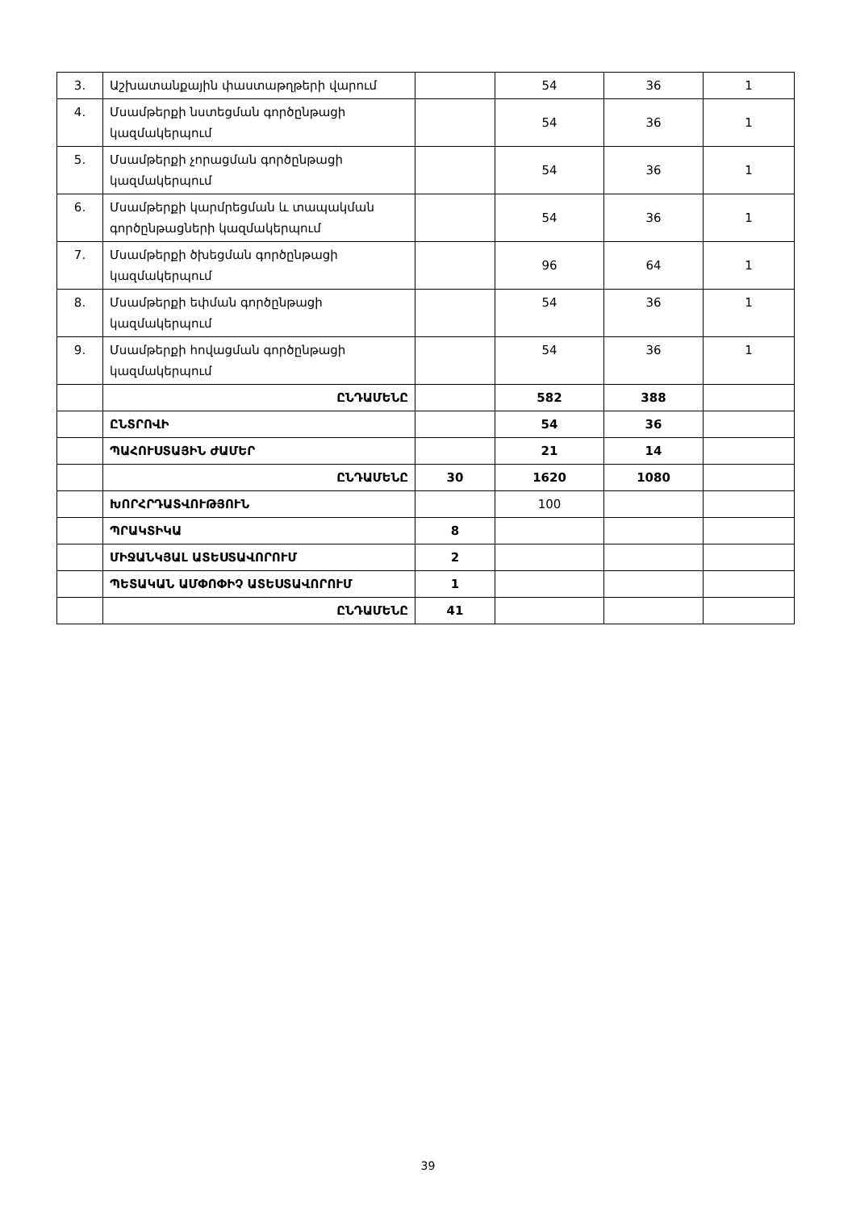| 3. | Աշխատանքային փաստաթղթերի վարում | | 54 | 36 | 1 |
| 4. | Մսամթերքի նստեցման գործընթացի կազմակերպում | | 54 | 36 | 1 |
| 5. | Մսամթերքի չորացման գործընթացի կազմակերպում | | 54 | 36 | 1 |
| 6. | Մսամթերքի կարմրեցման և տապակման գործընթացների կազմակերպում | | 54 | 36 | 1 |
| 7. | Մսամթերքի ծխեցման գործընթացի կազմակերպում | | 96 | 64 | 1 |
| 8. | Մսամթերքի եփման գործընթացի կազմակերպում | | 54 | 36 | 1 |
| 9. | Մսամթերքի հովացման գործընթացի կազմակերպում | | 54 | 36 | 1 |
| | ԸՆԴԱՄԵՆԸ | | 582 | 388 | |
| | ԸՆՏՐՈՎԻ | | 54 | 36 | |
| | ՊԱՀՈՒՍՏԱՅԻՆ ԺԱՄԵՐ | | 21 | 14 | |
| | ԸՆԴԱՄԵՆԸ | 30 | 1620 | 1080 | |
| | ԽՈՐՀՐԴԱՏՎՈՒԹՅՈՒՆ | | 100 | | |
| | ՊՐԱԿՏԻԿԱ | 8 | | | |
| | ՄԻՋԱՆԿՅԱԼ ԱՏԵՍՏԱՎՈՐՈՒՄ | 2 | | | |
| | ՊԵՏԱԿԱՆ ԱՄՓՈՓԻՉ ԱՏԵՍՏԱՎՈՐՈՒՄ | 1 | | | |
| | ԸՆԴԱՄԵՆԸ | 41 | | | |
39